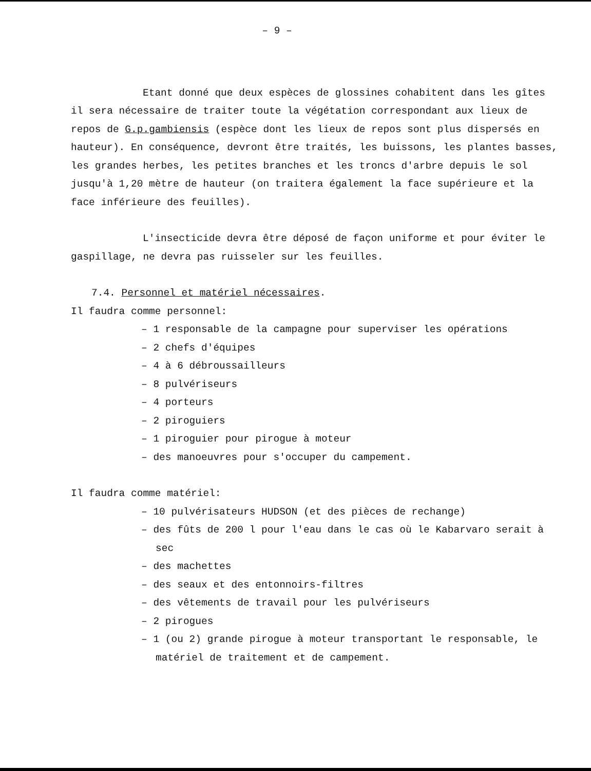– 9 –
Etant donné que deux espèces de glossines cohabitent dans les gîtes il sera nécessaire de traiter toute la végétation correspondant aux lieux de repos de G.p.gambiensis (espèce dont les lieux de repos sont plus dispersés en hauteur). En conséquence, devront être traités, les buissons, les plantes basses, les grandes herbes, les petites branches et les troncs d'arbre depuis le sol jusqu'à 1,20 mètre de hauteur (on traitera également la face supérieure et la face inférieure des feuilles).
L'insecticide devra être déposé de façon uniforme et pour éviter le gaspillage, ne devra pas ruisseler sur les feuilles.
7.4. Personnel et matériel nécessaires.
Il faudra comme personnel:
– 1 responsable de la campagne pour superviser les opérations
– 2 chefs d'équipes
– 4 à 6 débroussailleurs
– 8 pulvériseurs
– 4 porteurs
– 2 piroguiers
– 1 piroguier pour pirogue à moteur
– des manoeuvres pour s'occuper du campement.
Il faudra comme matériel:
– 10 pulvérisateurs HUDSON (et des pièces de rechange)
– des fûts de 200 l pour l'eau dans le cas où le Kabarvaro serait à sec
– des machettes
– des seaux et des entonnoirs-filtres
– des vêtements de travail pour les pulvériseurs
– 2 pirogues
– 1 (ou 2) grande pirogue à moteur transportant le responsable, le matériel de traitement et de campement.